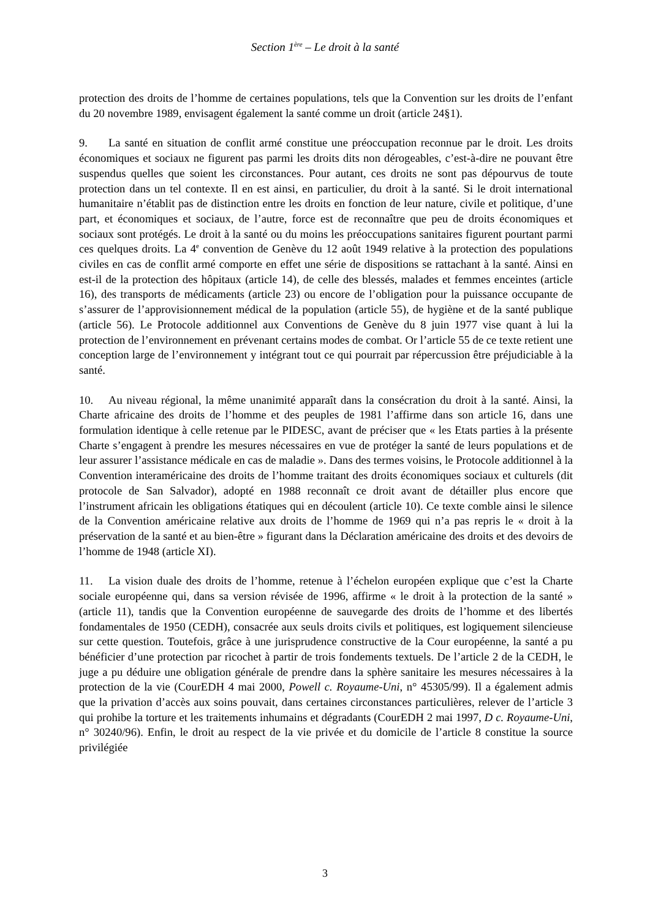Section 1<sup>ère</sup> – Le droit à la santé
protection des droits de l’homme de certaines populations, tels que la Convention sur les droits de l’enfant du 20 novembre 1989, envisagent également la santé comme un droit (article 24§1).
9. La santé en situation de conflit armé constitue une préoccupation reconnue par le droit. Les droits économiques et sociaux ne figurent pas parmi les droits dits non dérogeables, c’est-à-dire ne pouvant être suspendus quelles que soient les circonstances. Pour autant, ces droits ne sont pas dépourvus de toute protection dans un tel contexte. Il en est ainsi, en particulier, du droit à la santé. Si le droit international humanitaire n’établit pas de distinction entre les droits en fonction de leur nature, civile et politique, d’une part, et économiques et sociaux, de l’autre, force est de reconnaître que peu de droits économiques et sociaux sont protégés. Le droit à la santé ou du moins les préoccupations sanitaires figurent pourtant parmi ces quelques droits. La 4<sup>e</sup> convention de Genève du 12 août 1949 relative à la protection des populations civiles en cas de conflit armé comporte en effet une série de dispositions se rattachant à la santé. Ainsi en est-il de la protection des hôpitaux (article 14), de celle des blessés, malades et femmes enceintes (article 16), des transports de médicaments (article 23) ou encore de l’obligation pour la puissance occupante de s’assurer de l’approvisionnement médical de la population (article 55), de hygiène et de la santé publique (article 56). Le Protocole additionnel aux Conventions de Genève du 8 juin 1977 vise quant à lui la protection de l’environnement en prévenant certains modes de combat. Or l’article 55 de ce texte retient une conception large de l’environnement y intégrant tout ce qui pourrait par répercussion être préjudiciable à la santé.
10. Au niveau régional, la même unanimité apparaît dans la consécration du droit à la santé. Ainsi, la Charte africaine des droits de l’homme et des peuples de 1981 l’affirme dans son article 16, dans une formulation identique à celle retenue par le PIDESC, avant de préciser que « les Etats parties à la présente Charte s’engagent à prendre les mesures nécessaires en vue de protéger la santé de leurs populations et de leur assurer l’assistance médicale en cas de maladie ». Dans des termes voisins, le Protocole additionnel à la Convention interaméricaine des droits de l’homme traitant des droits économiques sociaux et culturels (dit protocole de San Salvador), adopté en 1988 reconnaît ce droit avant de détailler plus encore que l’instrument africain les obligations étatiques qui en découlent (article 10). Ce texte comble ainsi le silence de la Convention américaine relative aux droits de l’homme de 1969 qui n’a pas repris le « droit à la préservation de la santé et au bien-être » figurant dans la Déclaration américaine des droits et des devoirs de l’homme de 1948 (article XI).
11. La vision duale des droits de l’homme, retenue à l’échelon européen explique que c’est la Charte sociale européenne qui, dans sa version révisée de 1996, affirme « le droit à la protection de la santé » (article 11), tandis que la Convention européenne de sauvegarde des droits de l’homme et des libertés fondamentales de 1950 (CEDH), consacrée aux seuls droits civils et politiques, est logiquement silencieuse sur cette question. Toutefois, grâce à une jurisprudence constructive de la Cour européenne, la santé a pu bénéficier d’une protection par ricochet à partir de trois fondements textuels. De l’article 2 de la CEDH, le juge a pu déduire une obligation générale de prendre dans la sphère sanitaire les mesures nécessaires à la protection de la vie (CourEDH 4 mai 2000, Powell c. Royaume-Uni, n° 45305/99). Il a également admis que la privation d’accès aux soins pouvait, dans certaines circonstances particulières, relever de l’article 3 qui prohibe la torture et les traitements inhumains et dégradants (CourEDH 2 mai 1997, D c. Royaume-Uni, n° 30240/96). Enfin, le droit au respect de la vie privée et du domicile de l’article 8 constitue la source privilégiée
3